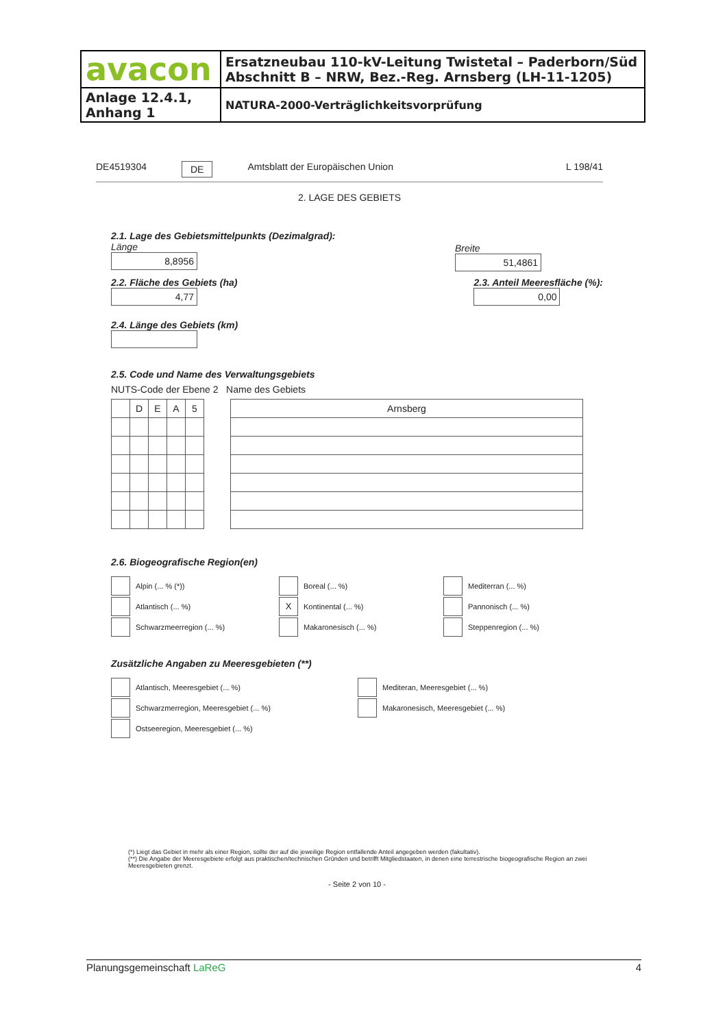| avacon | Ersatzneubau 110-kV-Leitung Twistetal – Paderborn/Süd Abschnitt B – NRW, Bez.-Reg. Arnsberg (LH-11-1205) |
| Anlage 12.4.1, Anhang 1 | NATURA-2000-Verträglichkeitsvorprüfung |
DE4519304 DE Amtsblatt der Europäischen Union L 198/41
2. LAGE DES GEBIETS
2.1. Lage des Gebietsmittelpunkts (Dezimalgrad):
Länge
8,8956
Breite
51,4861
2.2. Fläche des Gebiets (ha)
4,77
2.3. Anteil Meeresfläche (%):
0,00
2.4. Länge des Gebiets (km)
2.5. Code und Name des Verwaltungsgebiets
NUTS-Code der Ebene 2 Name des Gebiets
| | D | E | A | 5 |
| Arnsberg |
2.6. Biogeografische Region(en)
Alpin (... % (*))
Boreal (... %)
Mediterran (... %)
Atlantisch (... %)
X Kontinental (... %)
Pannonisch (... %)
Schwarzmeerregion (... %)
Makaronesisch (... %)
Steppenregion (... %)
Zusätzliche Angaben zu Meeresgebieten (**)
Atlantisch, Meeresgebiet (... %)
Mediteran, Meeresgebiet (... %)
Schwarzmerregion, Meeresgebiet (... %)
Makaronesisch, Meeresgebiet (... %)
Ostseeregion, Meeresgebiet (... %)
(*) Liegt das Gebiet in mehr als einer Region, sollte der auf die jeweilige Region entfallende Anteil angegeben werden (fakultativ).
(**) Die Angabe der Meeresgebiete erfolgt aus praktischen/technischen Gründen und betrifft Mitgliedstaaten, in denen eine terrestrische biogeografische Region an zwei Meeresgebieten grenzt.
- Seite 2 von 10 -
Planungsgemeinschaft LaReG 4